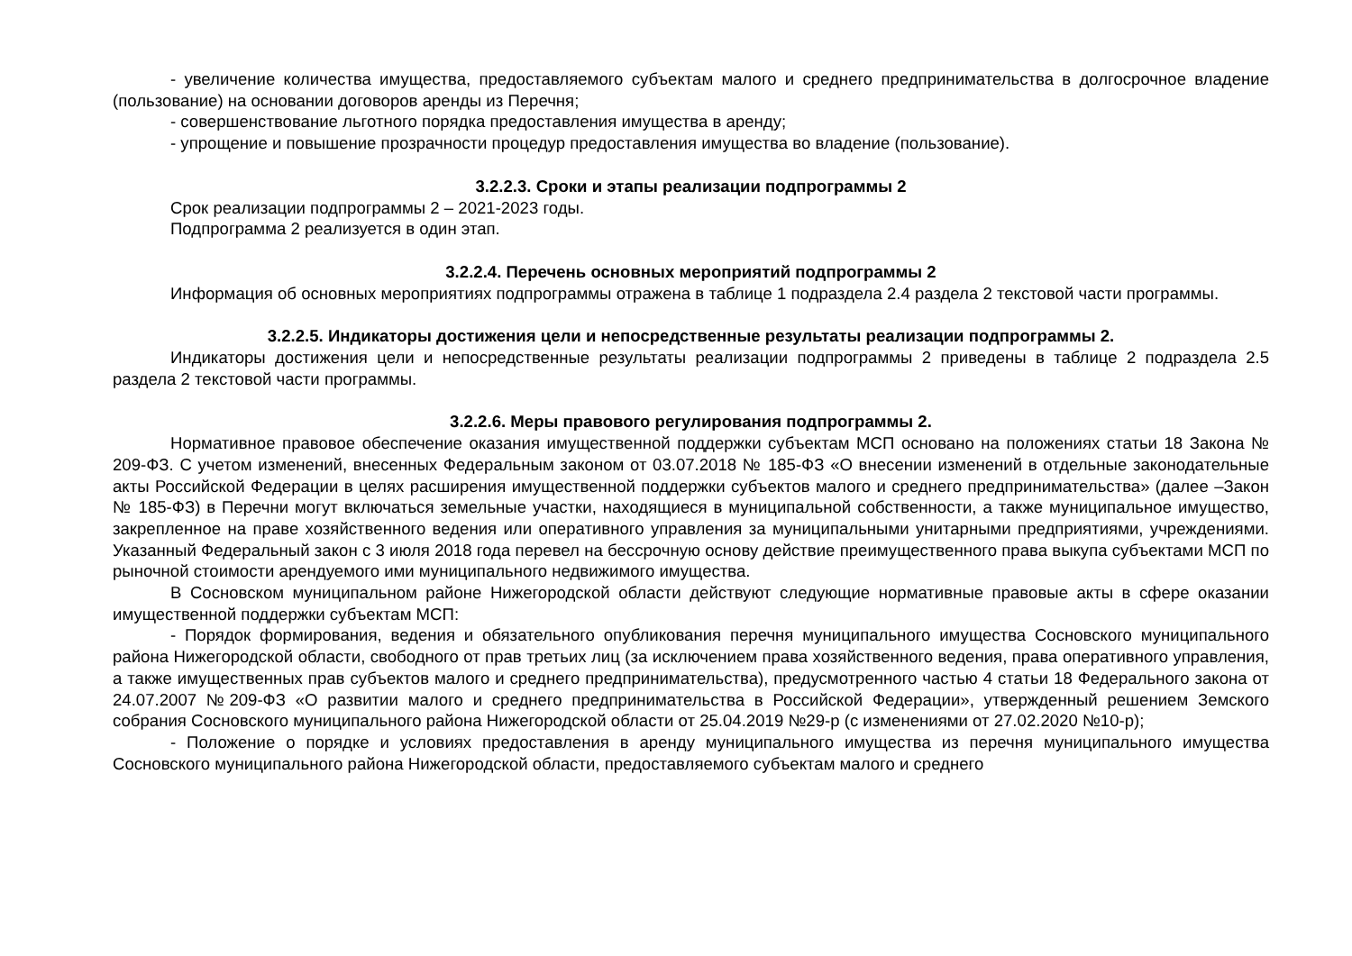- увеличение количества имущества, предоставляемого субъектам малого и среднего предпринимательства в долгосрочное владение (пользование) на основании договоров аренды из Перечня;
- совершенствование льготного порядка предоставления имущества в аренду;
- упрощение и повышение прозрачности процедур предоставления имущества во владение (пользование).
3.2.2.3. Сроки и этапы реализации подпрограммы 2
Срок реализации подпрограммы 2 – 2021-2023 годы.
Подпрограмма 2 реализуется в один этап.
3.2.2.4. Перечень основных мероприятий подпрограммы 2
Информация об основных мероприятиях подпрограммы отражена в таблице 1 подраздела 2.4 раздела 2 текстовой части программы.
3.2.2.5. Индикаторы достижения цели и непосредственные результаты реализации подпрограммы 2.
Индикаторы достижения цели и непосредственные результаты реализации подпрограммы 2 приведены в таблице 2 подраздела 2.5 раздела 2 текстовой части программы.
3.2.2.6. Меры правового регулирования подпрограммы 2.
Нормативное правовое обеспечение оказания имущественной поддержки субъектам МСП основано на положениях статьи 18 Закона № 209-ФЗ. С учетом изменений, внесенных Федеральным законом от 03.07.2018 № 185-ФЗ «О внесении изменений в отдельные законодательные акты Российской Федерации в целях расширения имущественной поддержки субъектов малого и среднего предпринимательства» (далее –Закон № 185-ФЗ) в Перечни могут включаться земельные участки, находящиеся в муниципальной собственности, а также муниципальное имущество, закрепленное на праве хозяйственного ведения или оперативного управления за муниципальными унитарными предприятиями, учреждениями. Указанный Федеральный закон с 3 июля 2018 года перевел на бессрочную основу действие преимущественного права выкупа субъектами МСП по рыночной стоимости арендуемого ими муниципального недвижимого имущества.
В Сосновском муниципальном районе Нижегородской области действуют следующие нормативные правовые акты в сфере оказании имущественной поддержки субъектам МСП:
- Порядок формирования, ведения и обязательного опубликования перечня муниципального имущества Сосновского муниципального района Нижегородской области, свободного от прав третьих лиц (за исключением права хозяйственного ведения, права оперативного управления, а также имущественных прав субъектов малого и среднего предпринимательства), предусмотренного частью 4 статьи 18 Федерального закона от 24.07.2007 №209-ФЗ «О развитии малого и среднего предпринимательства в Российской Федерации», утвержденный решением Земского собрания Сосновского муниципального района Нижегородской области от 25.04.2019 №29-р (с изменениями от 27.02.2020 №10-р);
- Положение о порядке и условиях предоставления в аренду муниципального имущества из перечня муниципального имущества Сосновского муниципального района Нижегородской области, предоставляемого субъектам малого и среднего